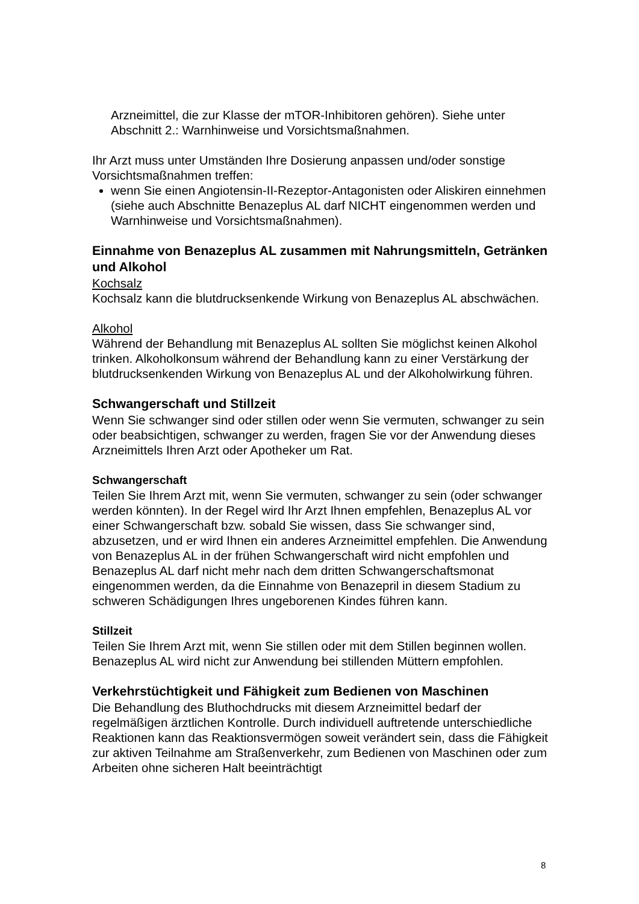Arzneimittel, die zur Klasse der mTOR-Inhibitoren gehören). Siehe unter Abschnitt 2.: Warnhinweise und Vorsichtsmaßnahmen.
Ihr Arzt muss unter Umständen Ihre Dosierung anpassen und/oder sonstige Vorsichtsmaßnahmen treffen:
wenn Sie einen Angiotensin-II-Rezeptor-Antagonisten oder Aliskiren einnehmen (siehe auch Abschnitte Benazeplus AL darf NICHT eingenommen werden und Warnhinweise und Vorsichtsmaßnahmen).
Einnahme von Benazeplus AL zusammen mit Nahrungsmitteln, Getränken und Alkohol
Kochsalz
Kochsalz kann die blutdrucksenkende Wirkung von Benazeplus AL abschwächen.
Alkohol
Während der Behandlung mit Benazeplus AL sollten Sie möglichst keinen Alkohol trinken. Alkoholkonsum während der Behandlung kann zu einer Verstärkung der blutdrucksenkenden Wirkung von Benazeplus AL und der Alkoholwirkung führen.
Schwangerschaft und Stillzeit
Wenn Sie schwanger sind oder stillen oder wenn Sie vermuten, schwanger zu sein oder beabsichtigen, schwanger zu werden, fragen Sie vor der Anwendung dieses Arzneimittels Ihren Arzt oder Apotheker um Rat.
Schwangerschaft
Teilen Sie Ihrem Arzt mit, wenn Sie vermuten, schwanger zu sein (oder schwanger werden könnten). In der Regel wird Ihr Arzt Ihnen empfehlen, Benazeplus AL vor einer Schwangerschaft bzw. sobald Sie wissen, dass Sie schwanger sind, abzusetzen, und er wird Ihnen ein anderes Arzneimittel empfehlen. Die Anwendung von Benazeplus AL in der frühen Schwangerschaft wird nicht empfohlen und Benazeplus AL darf nicht mehr nach dem dritten Schwangerschaftsmonat eingenommen werden, da die Einnahme von Benazepril in diesem Stadium zu schweren Schädigungen Ihres ungeborenen Kindes führen kann.
Stillzeit
Teilen Sie Ihrem Arzt mit, wenn Sie stillen oder mit dem Stillen beginnen wollen. Benazeplus AL wird nicht zur Anwendung bei stillenden Müttern empfohlen.
Verkehrstüchtigkeit und Fähigkeit zum Bedienen von Maschinen
Die Behandlung des Bluthochdrucks mit diesem Arzneimittel bedarf der regelmäßigen ärztlichen Kontrolle. Durch individuell auftretende unterschiedliche Reaktionen kann das Reaktionsvermögen soweit verändert sein, dass die Fähigkeit zur aktiven Teilnahme am Straßenverkehr, zum Bedienen von Maschinen oder zum Arbeiten ohne sicheren Halt beeinträchtigt
8